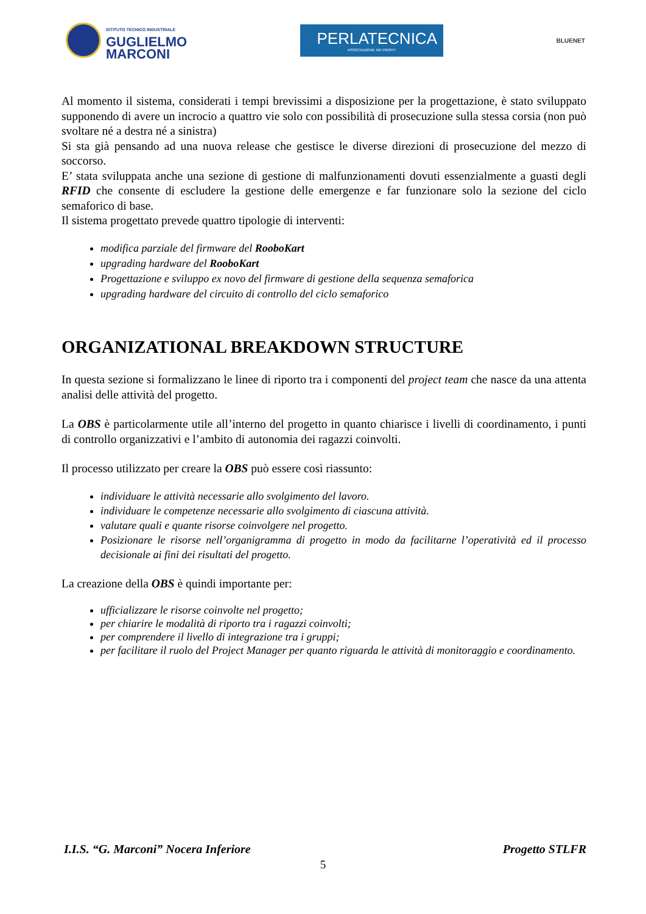ISTITUTO TECNICO INDUSTRIALE
GUGLIELMO
MARCONI
PERLATECNICA
ASSOCIAZIONE NO PROFIT
BLUENET
Al momento il sistema, considerati i tempi brevissimi a disposizione per la progettazione, è stato sviluppato supponendo di avere un incrocio a quattro vie solo con possibilità di prosecuzione sulla stessa corsia (non può svoltare né a destra né a sinistra)
Si sta già pensando ad una nuova release che gestisce le diverse direzioni di prosecuzione del mezzo di soccorso.
E’ stata sviluppata anche una sezione di gestione di malfunzionamenti dovuti essenzialmente a guasti degli RFID che consente di escludere la gestione delle emergenze e far funzionare solo la sezione del ciclo semaforico di base.
Il sistema progettato prevede quattro tipologie di interventi:
modifica parziale del firmware del RooboKart
upgrading hardware del RooboKart
Progettazione e sviluppo ex novo del firmware di gestione della sequenza semaforica
upgrading hardware del circuito di controllo del ciclo semaforico
ORGANIZATIONAL BREAKDOWN STRUCTURE
In questa sezione si formalizzano le linee di riporto tra i componenti del project team che nasce da una attenta analisi delle attività del progetto.
La OBS è particolarmente utile all’interno del progetto in quanto chiarisce i livelli di coordinamento, i punti di controllo organizzativi e l’ambito di autonomia dei ragazzi coinvolti.
Il processo utilizzato per creare la OBS può essere così riassunto:
individuare le attività necessarie allo svolgimento del lavoro.
individuare le competenze necessarie allo svolgimento di ciascuna attività.
valutare quali e quante risorse coinvolgere nel progetto.
Posizionare le risorse nell’organigramma di progetto in modo da facilitarne l’operatività ed il processo decisionale ai fini dei risultati del progetto.
La creazione della OBS è quindi importante per:
ufficializzare le risorse coinvolte nel progetto;
per chiarire le modalità di riporto tra i ragazzi coinvolti;
per comprendere il livello di integrazione tra i gruppi;
per facilitare il ruolo del Project Manager per quanto riguarda le attività di monitoraggio e coordinamento.
I.I.S. “G. Marconi” Nocera Inferiore Progetto STLFR
5